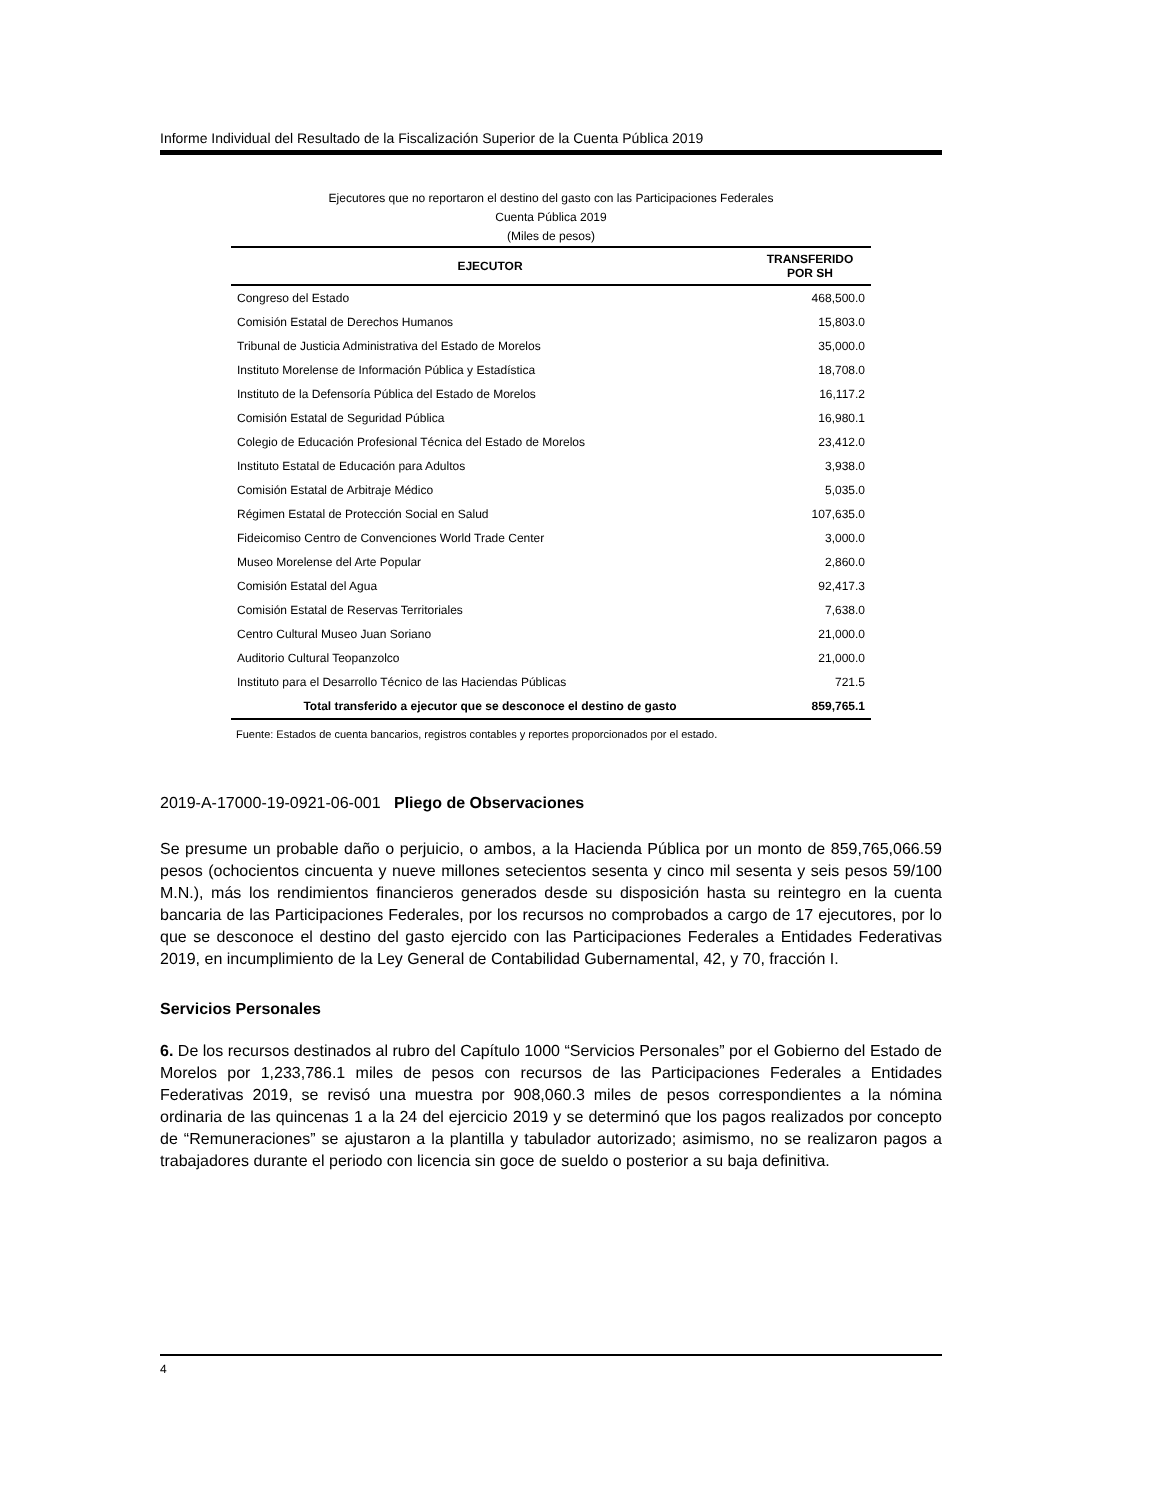Informe Individual del Resultado de la Fiscalización Superior de la Cuenta Pública 2019
Ejecutores que no reportaron el destino del gasto con las Participaciones Federales
Cuenta Pública 2019
(Miles de pesos)
| EJECUTOR | TRANSFERIDO POR SH |
| --- | --- |
| Congreso del Estado | 468,500.0 |
| Comisión Estatal de Derechos Humanos | 15,803.0 |
| Tribunal de Justicia Administrativa del Estado de Morelos | 35,000.0 |
| Instituto Morelense de Información Pública y Estadística | 18,708.0 |
| Instituto de la Defensoría Pública del Estado de Morelos | 16,117.2 |
| Comisión Estatal de Seguridad Pública | 16,980.1 |
| Colegio de Educación Profesional Técnica del Estado de Morelos | 23,412.0 |
| Instituto Estatal de Educación para Adultos | 3,938.0 |
| Comisión Estatal de Arbitraje Médico | 5,035.0 |
| Régimen Estatal de Protección Social en Salud | 107,635.0 |
| Fideicomiso Centro de Convenciones World Trade Center | 3,000.0 |
| Museo Morelense del Arte Popular | 2,860.0 |
| Comisión Estatal del Agua | 92,417.3 |
| Comisión Estatal de Reservas Territoriales | 7,638.0 |
| Centro Cultural Museo Juan Soriano | 21,000.0 |
| Auditorio Cultural Teopanzolco | 21,000.0 |
| Instituto para el Desarrollo Técnico de las Haciendas Públicas | 721.5 |
| Total transferido a ejecutor que se desconoce el destino de gasto | 859,765.1 |
Fuente: Estados de cuenta bancarios, registros contables y reportes proporcionados por el estado.
2019-A-17000-19-0921-06-001 Pliego de Observaciones
Se presume un probable daño o perjuicio, o ambos, a la Hacienda Pública por un monto de 859,765,066.59 pesos (ochocientos cincuenta y nueve millones setecientos sesenta y cinco mil sesenta y seis pesos 59/100 M.N.), más los rendimientos financieros generados desde su disposición hasta su reintegro en la cuenta bancaria de las Participaciones Federales, por los recursos no comprobados a cargo de 17 ejecutores, por lo que se desconoce el destino del gasto ejercido con las Participaciones Federales a Entidades Federativas 2019, en incumplimiento de la Ley General de Contabilidad Gubernamental, 42, y 70, fracción I.
Servicios Personales
6. De los recursos destinados al rubro del Capítulo 1000 “Servicios Personales” por el Gobierno del Estado de Morelos por 1,233,786.1 miles de pesos con recursos de las Participaciones Federales a Entidades Federativas 2019, se revisó una muestra por 908,060.3 miles de pesos correspondientes a la nómina ordinaria de las quincenas 1 a la 24 del ejercicio 2019 y se determinó que los pagos realizados por concepto de “Remuneraciones” se ajustaron a la plantilla y tabulador autorizado; asimismo, no se realizaron pagos a trabajadores durante el periodo con licencia sin goce de sueldo o posterior a su baja definitiva.
4